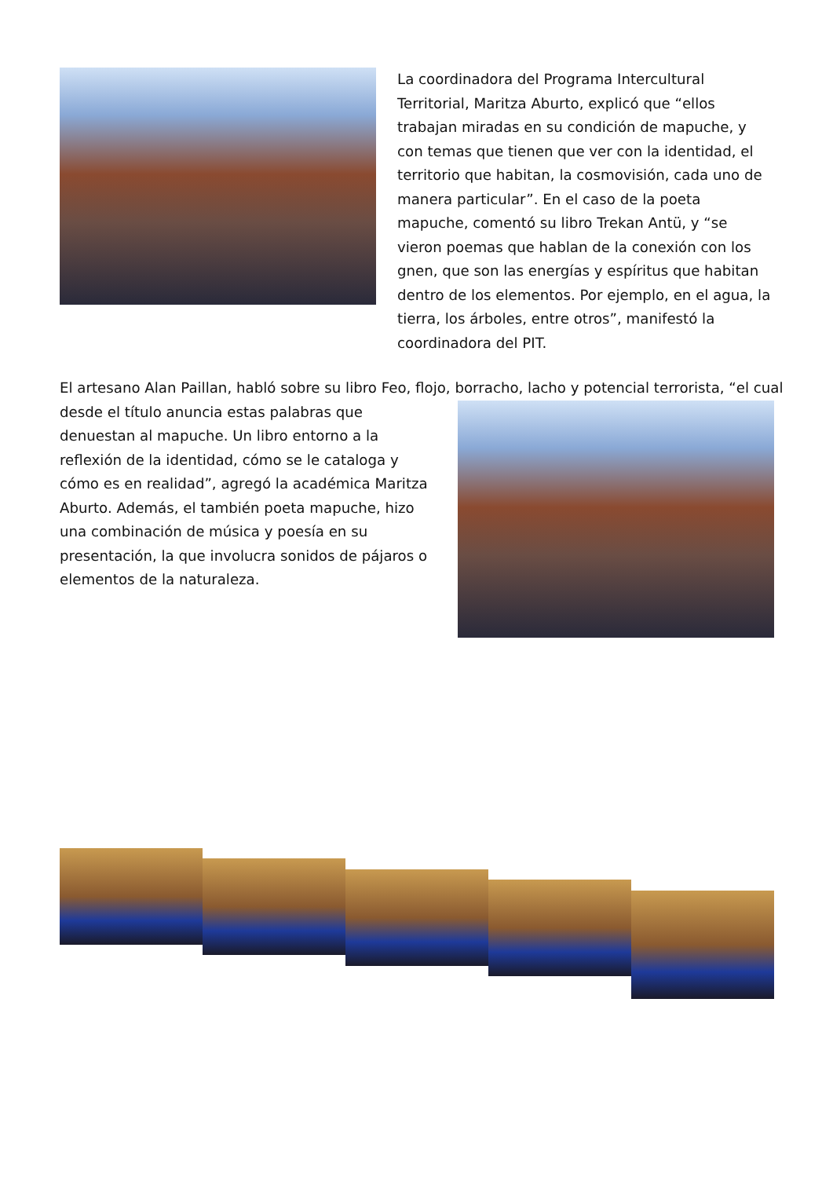La coordinadora del Programa Intercultural Territorial, Maritza Aburto, explicó que “ellos trabajan miradas en su condición de mapuche, y con temas que tienen que ver con la identidad, el territorio que habitan, la cosmovisión, cada uno de manera particular”. En el caso de la poeta mapuche, comentó su libro Trekan Antü, y “se vieron poemas que hablan de la conexión con los gnen, que son las energías y espíritus que habitan dentro de los elementos. Por ejemplo, en el agua, la tierra, los árboles, entre otros”, manifestó la coordinadora del PIT.
El artesano Alan Paillan, habló sobre su libro Feo, flojo, borracho, lacho y potencial terrorista, “el cual
desde el título anuncia estas palabras que denuestan al mapuche. Un libro entorno a la reflexión de la identidad, cómo se le cataloga y cómo es en realidad”, agregó la académica Maritza Aburto. Además, el también poeta mapuche, hizo una combinación de música y poesía en su presentación, la que involucra sonidos de pájaros o elementos de la naturaleza.